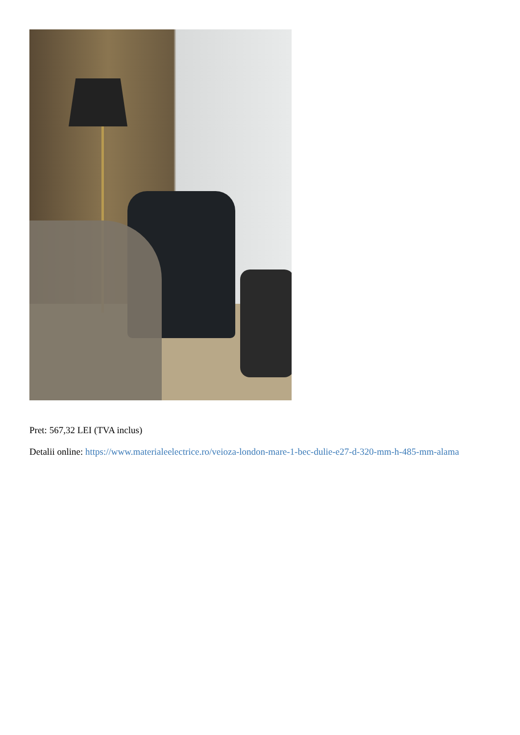Pret: 567,32 LEI (TVA inclus)
Detalii online: https://www.materialeelectrice.ro/veioza-london-mare-1-bec-dulie-e27-d-320-mm-h-485-mm-alama